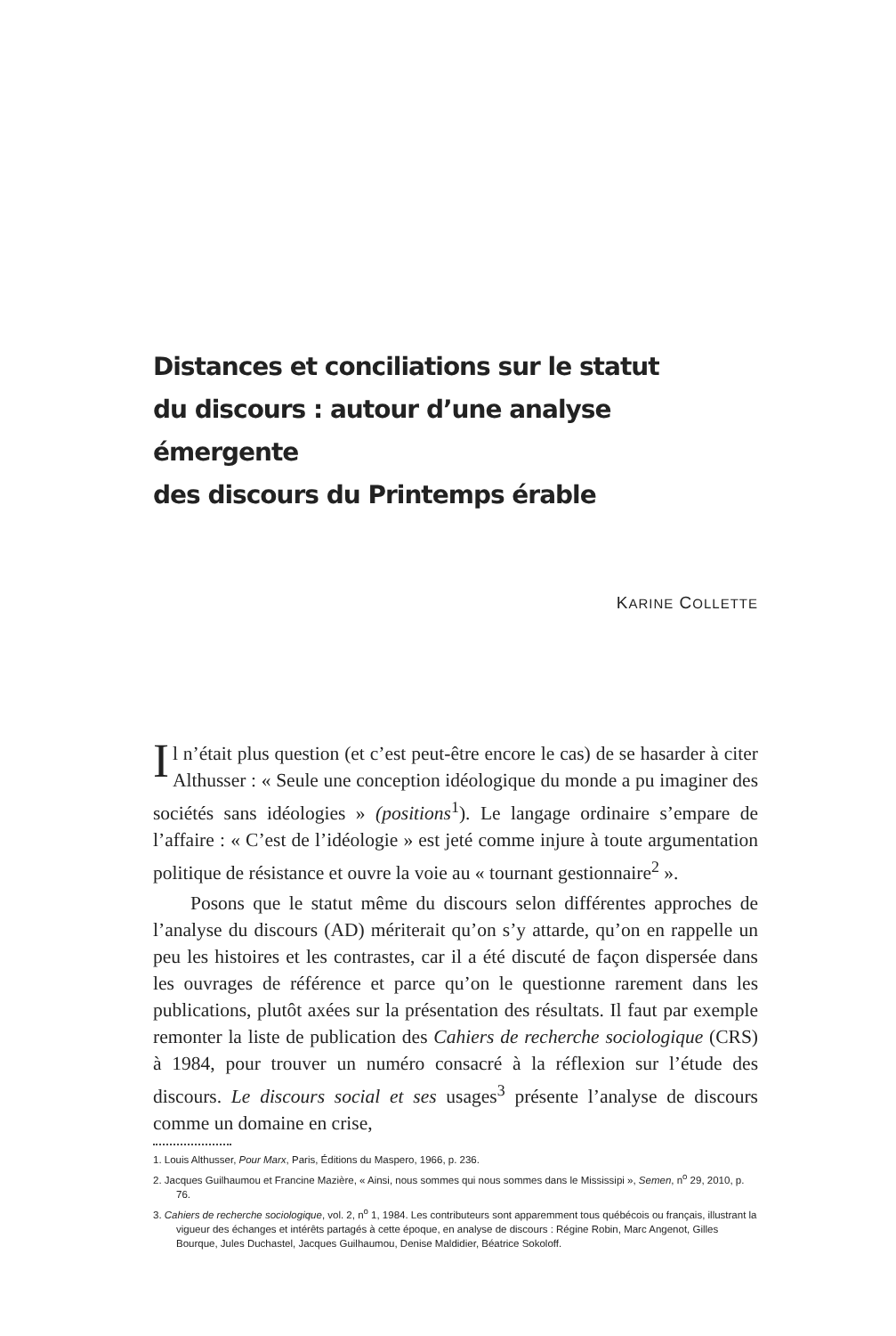Distances et conciliations sur le statut
du discours : autour d’une analyse émergente
des discours du Printemps érable
KARINE COLLETTE
Il n’était plus question (et c’est peut-être encore le cas) de se hasarder à citer Althusser : « Seule une conception idéologique du monde a pu imaginer des sociétés sans idéologies » (positions<sup>1</sup>). Le langage ordinaire s’empare de l’affaire : « C’est de l’idéologie » est jeté comme injure à toute argumentation politique de résistance et ouvre la voie au « tournant gestionnaire<sup>2</sup> ».
Posons que le statut même du discours selon différentes approches de l’analyse du discours (AD) mériterait qu’on s’y attarde, qu’on en rappelle un peu les histoires et les contrastes, car il a été discuté de façon dispersée dans les ouvrages de référence et parce qu’on le questionne rarement dans les publications, plutôt axées sur la présentation des résultats. Il faut par exemple remonter la liste de publication des Cahiers de recherche sociologique (CRS) à 1984, pour trouver un numéro consacré à la réflexion sur l’étude des discours. Le discours social et ses usages<sup>3</sup> présente l’analyse de discours comme un domaine en crise,
1. Louis Althusser, Pour Marx, Paris, Éditions du Maspero, 1966, p. 236.
2. Jacques Guilhaumou et Francine Mazière, « Ainsi, nous sommes qui nous sommes dans le Mississipi », Semen, n<sup>o</sup> 29, 2010, p. 76.
3. Cahiers de recherche sociologique, vol. 2, n<sup>o</sup> 1, 1984. Les contributeurs sont apparemment tous québécois ou français, illustrant la vigueur des échanges et intérêts partagés à cette époque, en analyse de discours : Régine Robin, Marc Angenot, Gilles Bourque, Jules Duchastel, Jacques Guilhaumou, Denise Maldidier, Béatrice Sokoloff.